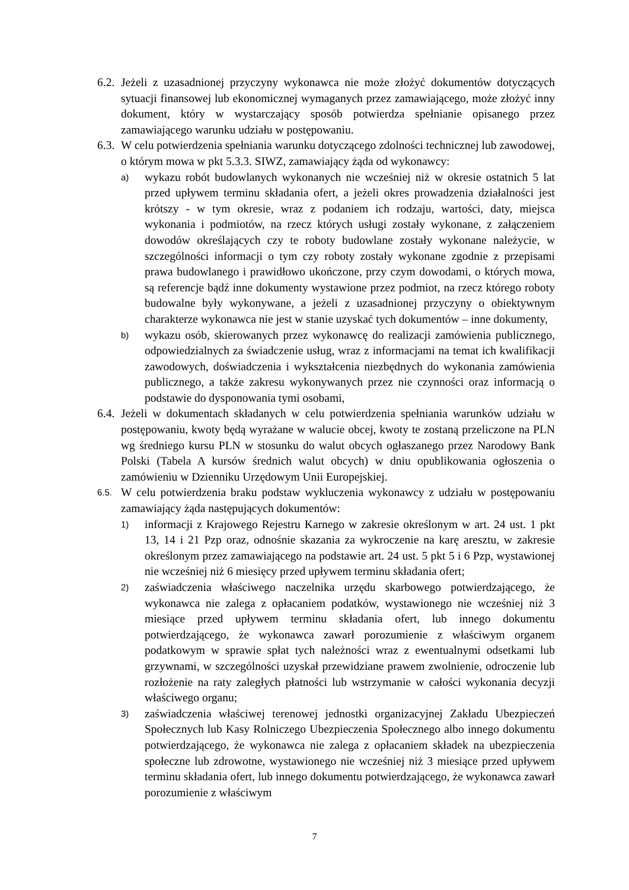6.2.
Jeżeli z uzasadnionej przyczyny wykonawca nie może złożyć dokumentów dotyczących sytuacji finansowej lub ekonomicznej wymaganych przez zamawiającego, może złożyć inny dokument, który w wystarczający sposób potwierdza spełnianie opisanego przez zamawiającego warunku udziału w postępowaniu.
6.3.
W celu potwierdzenia spełniania warunku dotyczącego zdolności technicznej lub zawodowej, o którym mowa w pkt 5.3.3. SIWZ, zamawiający żąda od wykonawcy:
a)
wykazu robót budowlanych wykonanych nie wcześniej niż w okresie ostatnich 5 lat przed upływem terminu składania ofert, a jeżeli okres prowadzenia działalności jest krótszy - w tym okresie, wraz z podaniem ich rodzaju, wartości, daty, miejsca wykonania i podmiotów, na rzecz których usługi zostały wykonane, z załączeniem dowodów określających czy te roboty budowlane zostały wykonane należycie, w szczególności informacji o tym czy roboty zostały wykonane zgodnie z przepisami prawa budowlanego i prawidłowo ukończone, przy czym dowodami, o których mowa, są referencje bądź inne dokumenty wystawione przez podmiot, na rzecz którego roboty budowalne były wykonywane, a jeżeli z uzasadnionej przyczyny o obiektywnym charakterze wykonawca nie jest w stanie uzyskać tych dokumentów – inne dokumenty,
b)
wykazu osób, skierowanych przez wykonawcę do realizacji zamówienia publicznego, odpowiedzialnych za świadczenie usług, wraz z informacjami na temat ich kwalifikacji zawodowych, doświadczenia i wykształcenia niezbędnych do wykonania zamówienia publicznego, a także zakresu wykonywanych przez nie czynności oraz informacją o podstawie do dysponowania tymi osobami,
6.4.
Jeżeli w dokumentach składanych w celu potwierdzenia spełniania warunków udziału w postępowaniu, kwoty będą wyrażane w walucie obcej, kwoty te zostaną przeliczone na PLN wg średniego kursu PLN w stosunku do walut obcych ogłaszanego przez Narodowy Bank Polski (Tabela A kursów średnich walut obcych) w dniu opublikowania ogłoszenia o zamówieniu w Dzienniku Urzędowym Unii Europejskiej.
6.5.
W celu potwierdzenia braku podstaw wykluczenia wykonawcy z udziału w postępowaniu zamawiający żąda następujących dokumentów:
1)
informacji z Krajowego Rejestru Karnego w zakresie określonym w art. 24 ust. 1 pkt 13, 14 i 21 Pzp oraz, odnośnie skazania za wykroczenie na karę aresztu, w zakresie określonym przez zamawiającego na podstawie art. 24 ust. 5 pkt 5 i 6 Pzp, wystawionej nie wcześniej niż 6 miesięcy przed upływem terminu składania ofert;
2)
zaświadczenia właściwego naczelnika urzędu skarbowego potwierdzającego, że wykonawca nie zalega z opłacaniem podatków, wystawionego nie wcześniej niż 3 miesiące przed upływem terminu składania ofert, lub innego dokumentu potwierdzającego, że wykonawca zawarł porozumienie z właściwym organem podatkowym w sprawie spłat tych należności wraz z ewentualnymi odsetkami lub grzywnami, w szczególności uzyskał przewidziane prawem zwolnienie, odroczenie lub rozłożenie na raty zaległych płatności lub wstrzymanie w całości wykonania decyzji właściwego organu;
3)
zaświadczenia właściwej terenowej jednostki organizacyjnej Zakładu Ubezpieczeń Społecznych lub Kasy Rolniczego Ubezpieczenia Społecznego albo innego dokumentu potwierdzającego, że wykonawca nie zalega z opłacaniem składek na ubezpieczenia społeczne lub zdrowotne, wystawionego nie wcześniej niż 3 miesiące przed upływem terminu składania ofert, lub innego dokumentu potwierdzającego, że wykonawca zawarł porozumienie z właściwym
7